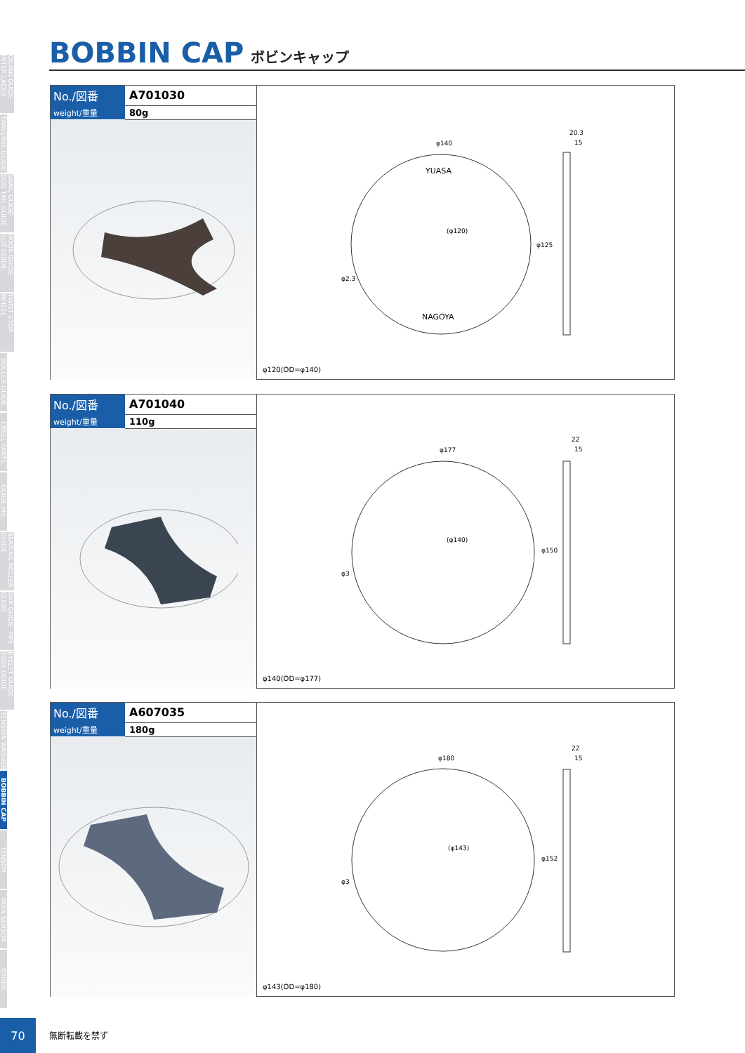OILING GUIDE· INTER LACER
TRAVERSE GUIDE
SNAIL GUIDE· DOG TAIL GUIDE
HOOK GUIDE· SLIT GUIDE
TWIST STOP WHEEL
ROLLER GUIDE
CREEL PARTS
GUIDE etc.
BEARING ROLLER GUIDE
BAR GUIDE· PIPE GUIDE
EYELET GUIDE· TUBE GUIDE
TENSION WASHER
BOBBIN CAP
TENSOR
YARN SENSOR
OTHER
BOBBIN CAP ボビンキャップ
| No./図番 | A701030 |
| weight/重量 | 80g |
YUASA
NAGOYA
φ140
(φ120)
20.3
15
φ2.3
φ125
φ120(OD=φ140)
| No./図番 | A701040 |
| weight/重量 | 110g |
φ177
(φ140)
22
15
φ3
φ150
φ140(OD=φ177)
| No./図番 | A607035 |
| weight/重量 | 180g |
φ180
(φ143)
22
15
φ3
φ152
φ143(OD=φ180)
70
無断転載を禁ず